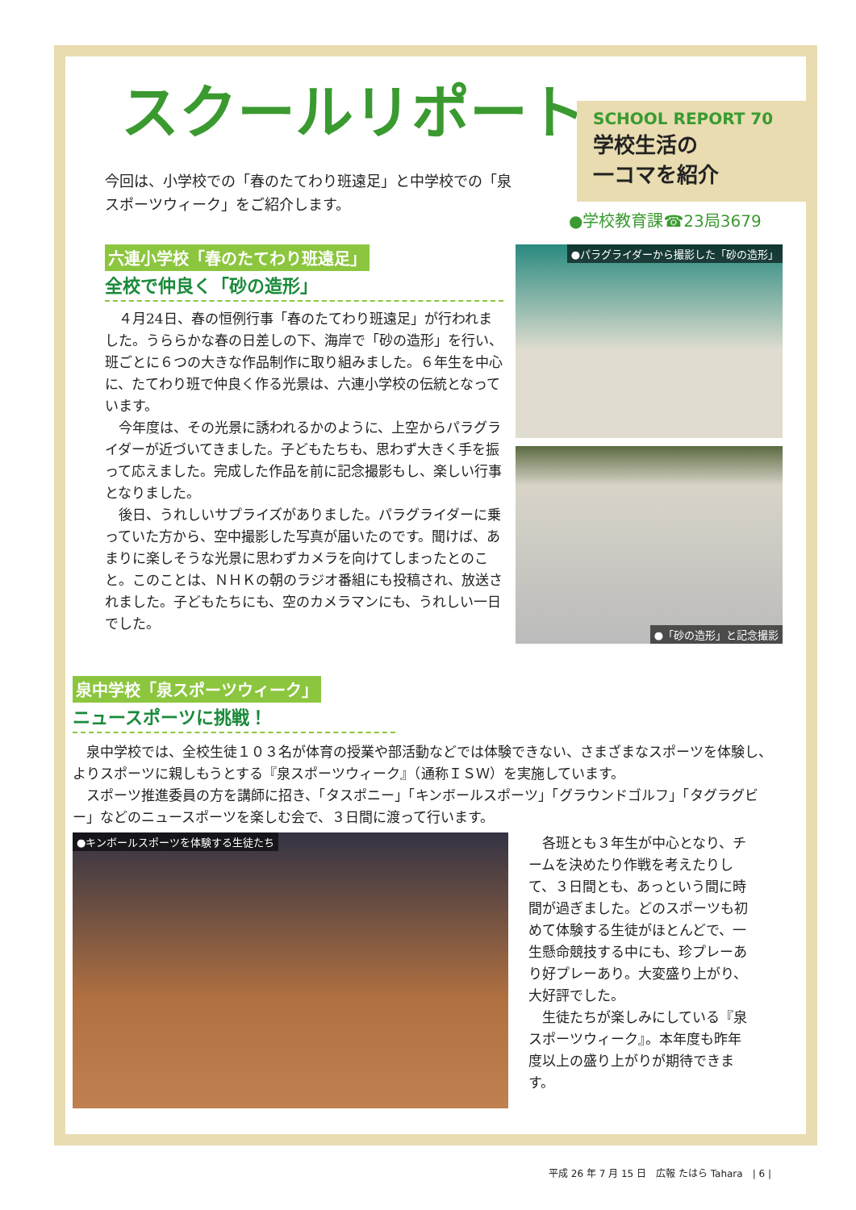スクールリポート
SCHOOL REPORT 70
学校生活の
一コマを紹介
今回は、小学校での「春のたてわり班遠足」と中学校での「泉スポーツウィーク」をご紹介します。
●学校教育課☎23局3679
六連小学校「春のたてわり班遠足」
全校で仲良く「砂の造形」
４月24日、春の恒例行事「春のたてわり班遠足」が行われました。うららかな春の日差しの下、海岸で「砂の造形」を行い、班ごとに６つの大きな作品制作に取り組みました。６年生を中心に、たてわり班で仲良く作る光景は、六連小学校の伝統となっています。
今年度は、その光景に誘われるかのように、上空からパラグライダーが近づいてきました。子どもたちも、思わず大きく手を振って応えました。完成した作品を前に記念撮影もし、楽しい行事となりました。
後日、うれしいサプライズがありました。パラグライダーに乗っていた方から、空中撮影した写真が届いたのです。聞けば、あまりに楽しそうな光景に思わずカメラを向けてしまったとのこと。このことは、ＮＨＫの朝のラジオ番組にも投稿され、放送されました。子どもたちにも、空のカメラマンにも、うれしい一日でした。
●パラグライダーから撮影した「砂の造形」
●「砂の造形」と記念撮影
泉中学校「泉スポーツウィーク」
ニュースポーツに挑戦！
泉中学校では、全校生徒１０３名が体育の授業や部活動などでは体験できない、さまざまなスポーツを体験し、よりスポーツに親しもうとする『泉スポーツウィーク』（通称ＩＳＷ）を実施しています。
スポーツ推進委員の方を講師に招き、「タスポニー」「キンボールスポーツ」「グラウンドゴルフ」「タグラグビー」などのニュースポーツを楽しむ会で、３日間に渡って行います。
●キンボールスポーツを体験する生徒たち
各班とも３年生が中心となり、チームを決めたり作戦を考えたりして、３日間とも、あっという間に時間が過ぎました。どのスポーツも初めて体験する生徒がほとんどで、一生懸命競技する中にも、珍プレーあり好プレーあり。大変盛り上がり、大好評でした。
生徒たちが楽しみにしている『泉スポーツウィーク』。本年度も昨年度以上の盛り上がりが期待できます。
平成 26 年 7 月 15 日　広報 たはら Tahara　| 6 |